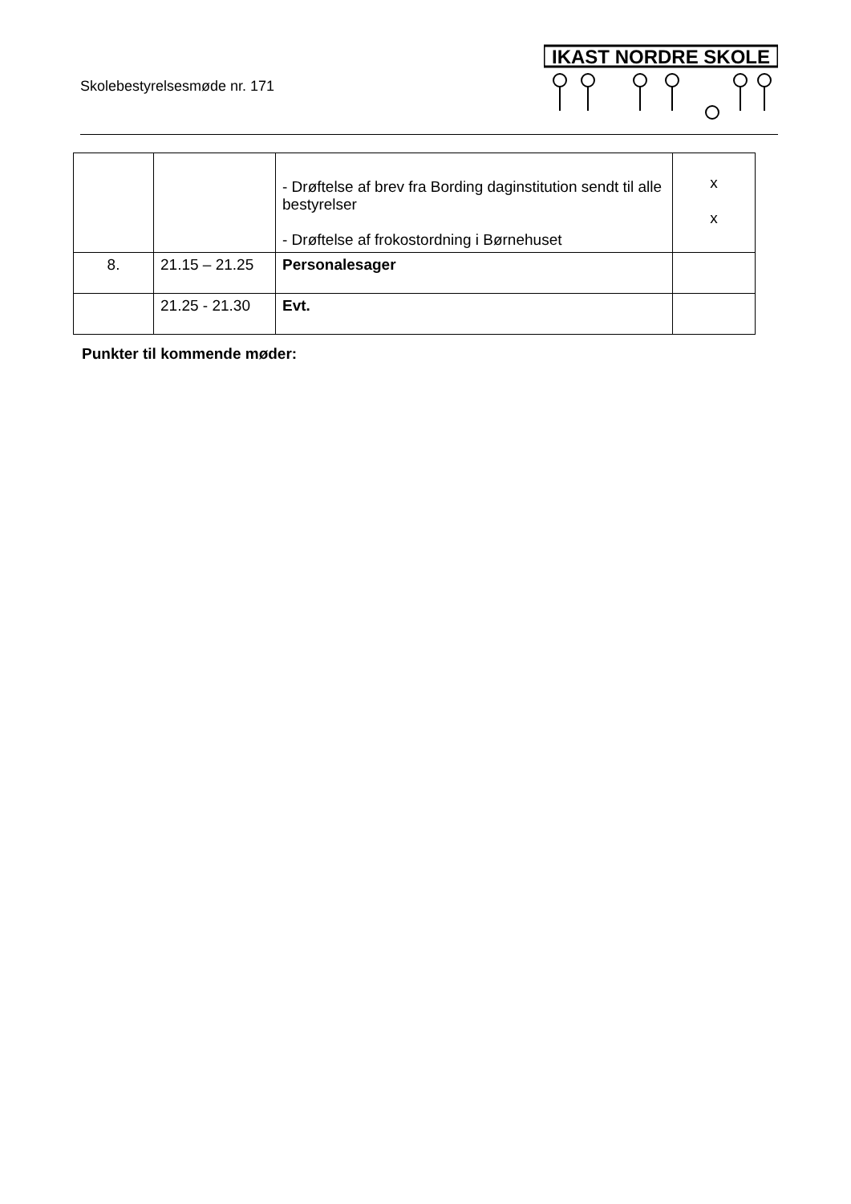Skolebestyrelsesmøde nr. 171
IKAST NORDRE SKOLE
| | | - Drøftelse af brev fra Bording daginstitution sendt til alle bestyrelser - Drøftelse af frokostordning i Børnehuset | x x |
| 8. | 21.15 – 21.25 | Personalesager | |
| | 21.25 - 21.30 | Evt. | |
Punkter til kommende møder: